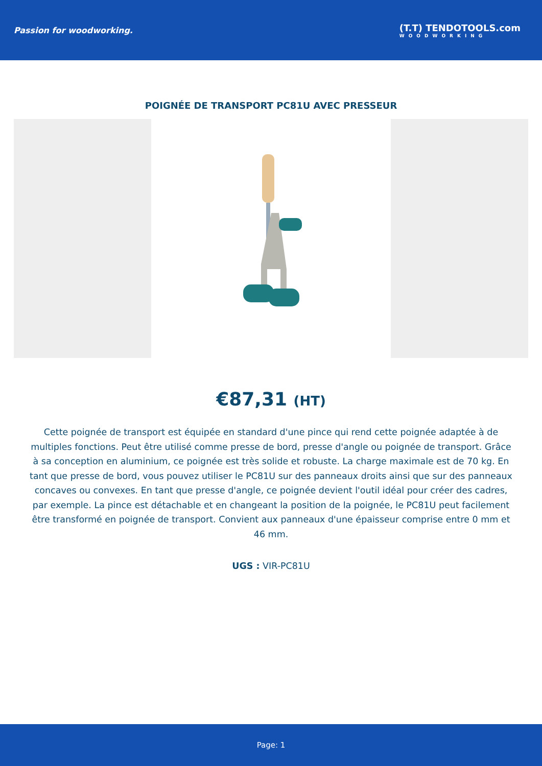Passion for woodworking.
(T.T) TENDOTOOLS.com
WOODWORKING
POIGNÉE DE TRANSPORT PC81U AVEC PRESSEUR
€87,31 (HT)
Cette poignée de transport est équipée en standard d'une pince qui rend cette poignée adaptée à de multiples fonctions. Peut être utilisé comme presse de bord, presse d'angle ou poignée de transport. Grâce à sa conception en aluminium, ce poignée est très solide et robuste. La charge maximale est de 70 kg. En tant que presse de bord, vous pouvez utiliser le PC81U sur des panneaux droits ainsi que sur des panneaux concaves ou convexes. En tant que presse d'angle, ce poignée devient l'outil idéal pour créer des cadres, par exemple. La pince est détachable et en changeant la position de la poignée, le PC81U peut facilement être transformé en poignée de transport. Convient aux panneaux d'une épaisseur comprise entre 0 mm et 46 mm.
UGS : VIR-PC81U
Page: 1